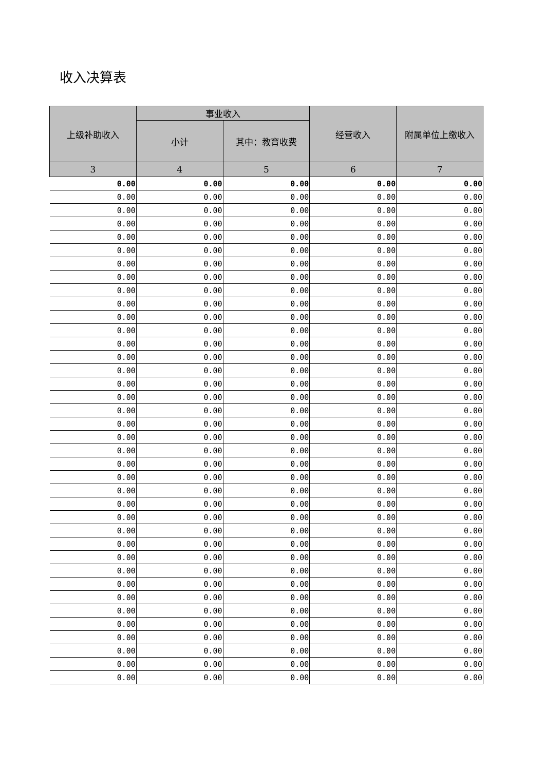收入决算表
| 上级补助收入 | 事业收入 | | 经营收入 | 附属单位上缴收入 |
| --- | --- | --- | --- | --- |
| | 小计 | 其中：教育收费 | | |
| 3 | 4 | 5 | 6 | 7 |
| 0.00 | 0.00 | 0.00 | 0.00 | 0.00 |
| 0.00 | 0.00 | 0.00 | 0.00 | 0.00 |
| 0.00 | 0.00 | 0.00 | 0.00 | 0.00 |
| 0.00 | 0.00 | 0.00 | 0.00 | 0.00 |
| 0.00 | 0.00 | 0.00 | 0.00 | 0.00 |
| 0.00 | 0.00 | 0.00 | 0.00 | 0.00 |
| 0.00 | 0.00 | 0.00 | 0.00 | 0.00 |
| 0.00 | 0.00 | 0.00 | 0.00 | 0.00 |
| 0.00 | 0.00 | 0.00 | 0.00 | 0.00 |
| 0.00 | 0.00 | 0.00 | 0.00 | 0.00 |
| 0.00 | 0.00 | 0.00 | 0.00 | 0.00 |
| 0.00 | 0.00 | 0.00 | 0.00 | 0.00 |
| 0.00 | 0.00 | 0.00 | 0.00 | 0.00 |
| 0.00 | 0.00 | 0.00 | 0.00 | 0.00 |
| 0.00 | 0.00 | 0.00 | 0.00 | 0.00 |
| 0.00 | 0.00 | 0.00 | 0.00 | 0.00 |
| 0.00 | 0.00 | 0.00 | 0.00 | 0.00 |
| 0.00 | 0.00 | 0.00 | 0.00 | 0.00 |
| 0.00 | 0.00 | 0.00 | 0.00 | 0.00 |
| 0.00 | 0.00 | 0.00 | 0.00 | 0.00 |
| 0.00 | 0.00 | 0.00 | 0.00 | 0.00 |
| 0.00 | 0.00 | 0.00 | 0.00 | 0.00 |
| 0.00 | 0.00 | 0.00 | 0.00 | 0.00 |
| 0.00 | 0.00 | 0.00 | 0.00 | 0.00 |
| 0.00 | 0.00 | 0.00 | 0.00 | 0.00 |
| 0.00 | 0.00 | 0.00 | 0.00 | 0.00 |
| 0.00 | 0.00 | 0.00 | 0.00 | 0.00 |
| 0.00 | 0.00 | 0.00 | 0.00 | 0.00 |
| 0.00 | 0.00 | 0.00 | 0.00 | 0.00 |
| 0.00 | 0.00 | 0.00 | 0.00 | 0.00 |
| 0.00 | 0.00 | 0.00 | 0.00 | 0.00 |
| 0.00 | 0.00 | 0.00 | 0.00 | 0.00 |
| 0.00 | 0.00 | 0.00 | 0.00 | 0.00 |
| 0.00 | 0.00 | 0.00 | 0.00 | 0.00 |
| 0.00 | 0.00 | 0.00 | 0.00 | 0.00 |
| 0.00 | 0.00 | 0.00 | 0.00 | 0.00 |
| 0.00 | 0.00 | 0.00 | 0.00 | 0.00 |
| 0.00 | 0.00 | 0.00 | 0.00 | 0.00 |